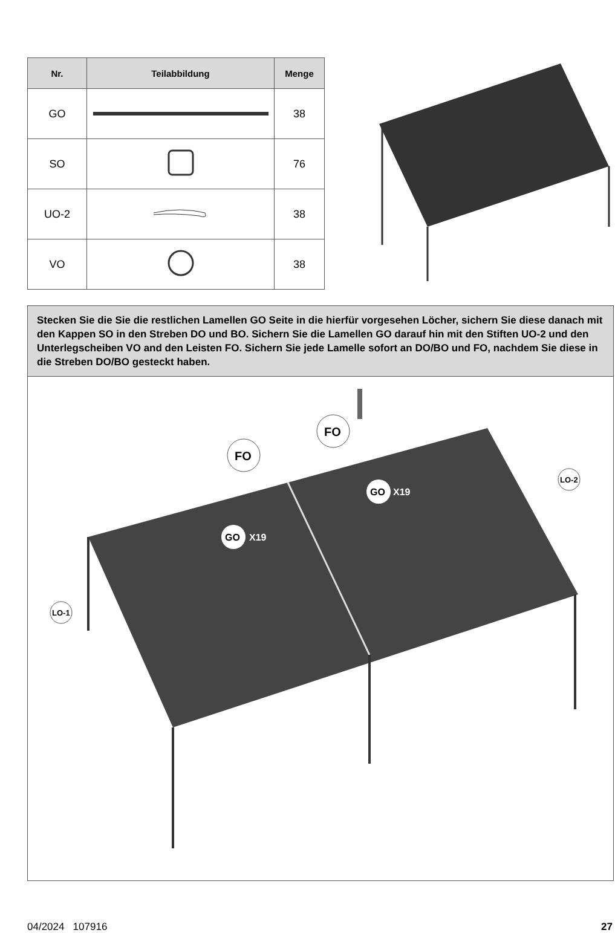| Nr. | Teilabbildung | Menge |
| --- | --- | --- |
| GO | | 38 |
| SO | | 76 |
| UO-2 | | 38 |
| VO | | 38 |
Stecken Sie die Sie die restlichen Lamellen GO Seite in die hierfür vorgesehen Löcher, sichern Sie diese danach mit den Kappen SO in den Streben DO und BO. Sichern Sie die Lamellen GO darauf hin mit den Stiften UO-2 und den Unterlegscheiben VO and den Leisten FO. Sichern Sie jede Lamelle sofort an DO/BO und FO, nachdem Sie diese in die Streben DO/BO gesteckt haben.
FO
FO
GO
X19
GO
X19
LO-1
LO-2
04/2024 107916 27